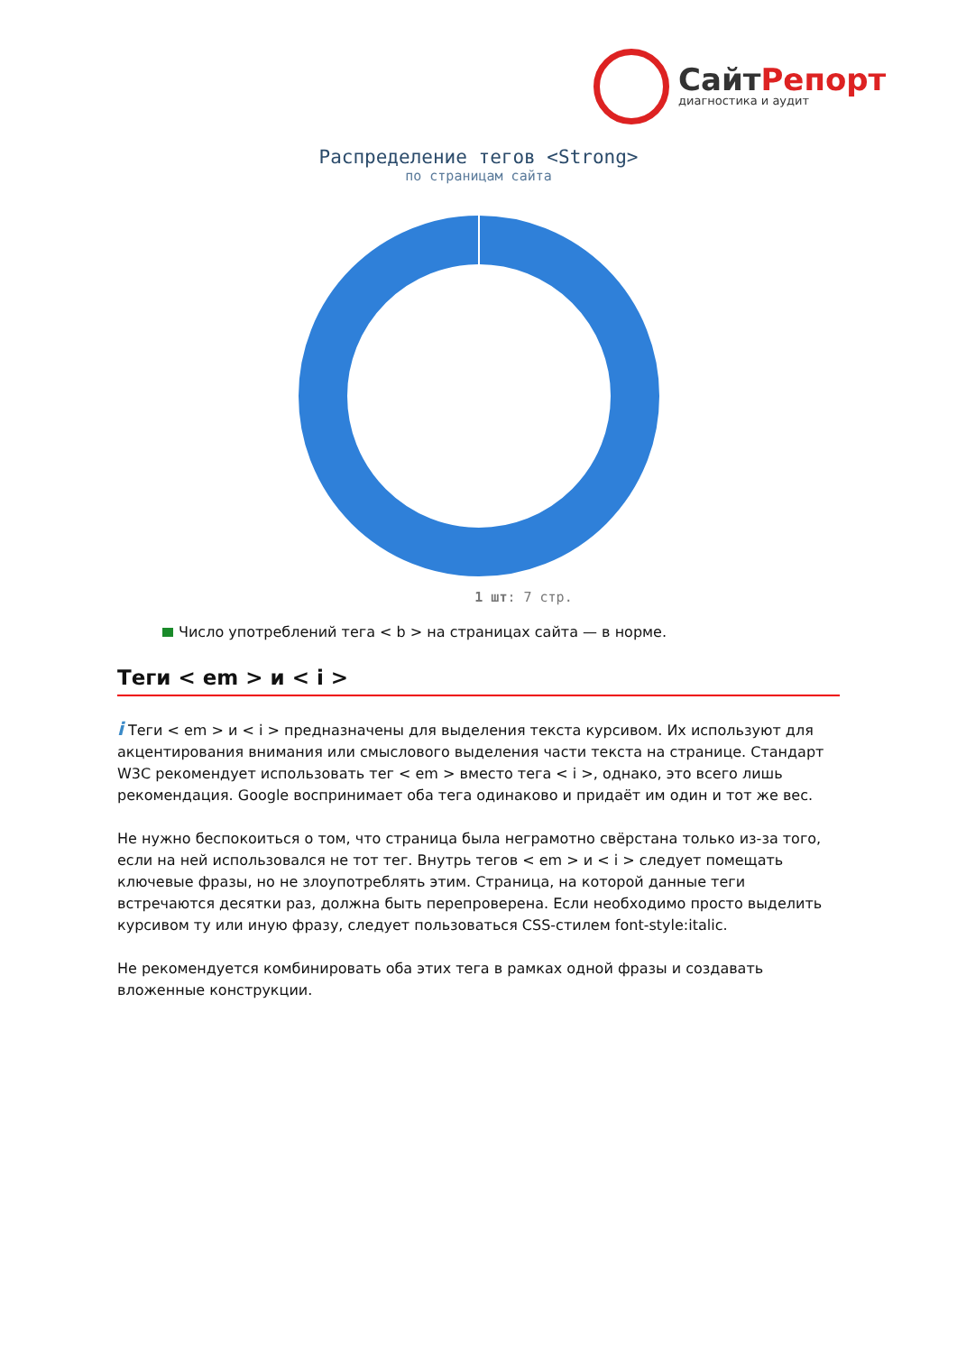СайтРепорт
диагностика и аудит
Распределение тегов <Strong>
по страницам сайта
1 шт: 7 стр.
Число употреблений тега < b > на страницах сайта — в норме.
Теги < em > и < i >
i Теги < em > и < i > предназначены для выделения текста курсивом. Их используют для акцентирования внимания или смыслового выделения части текста на странице. Стандарт W3C рекомендует использовать тег < em > вместо тега < i >, однако, это всего лишь рекомендация. Google воспринимает оба тега одинаково и придаёт им один и тот же вес.
Не нужно беспокоиться о том, что страница была неграмотно свёрстана только из-за того, если на ней использовался не тот тег. Внутрь тегов < em > и < i > следует помещать ключевые фразы, но не злоупотреблять этим. Страница, на которой данные теги встречаются десятки раз, должна быть перепроверена. Если необходимо просто выделить курсивом ту или иную фразу, следует пользоваться CSS-стилем font-style:italic.
Не рекомендуется комбинировать оба этих тега в рамках одной фразы и создавать вложенные конструкции.